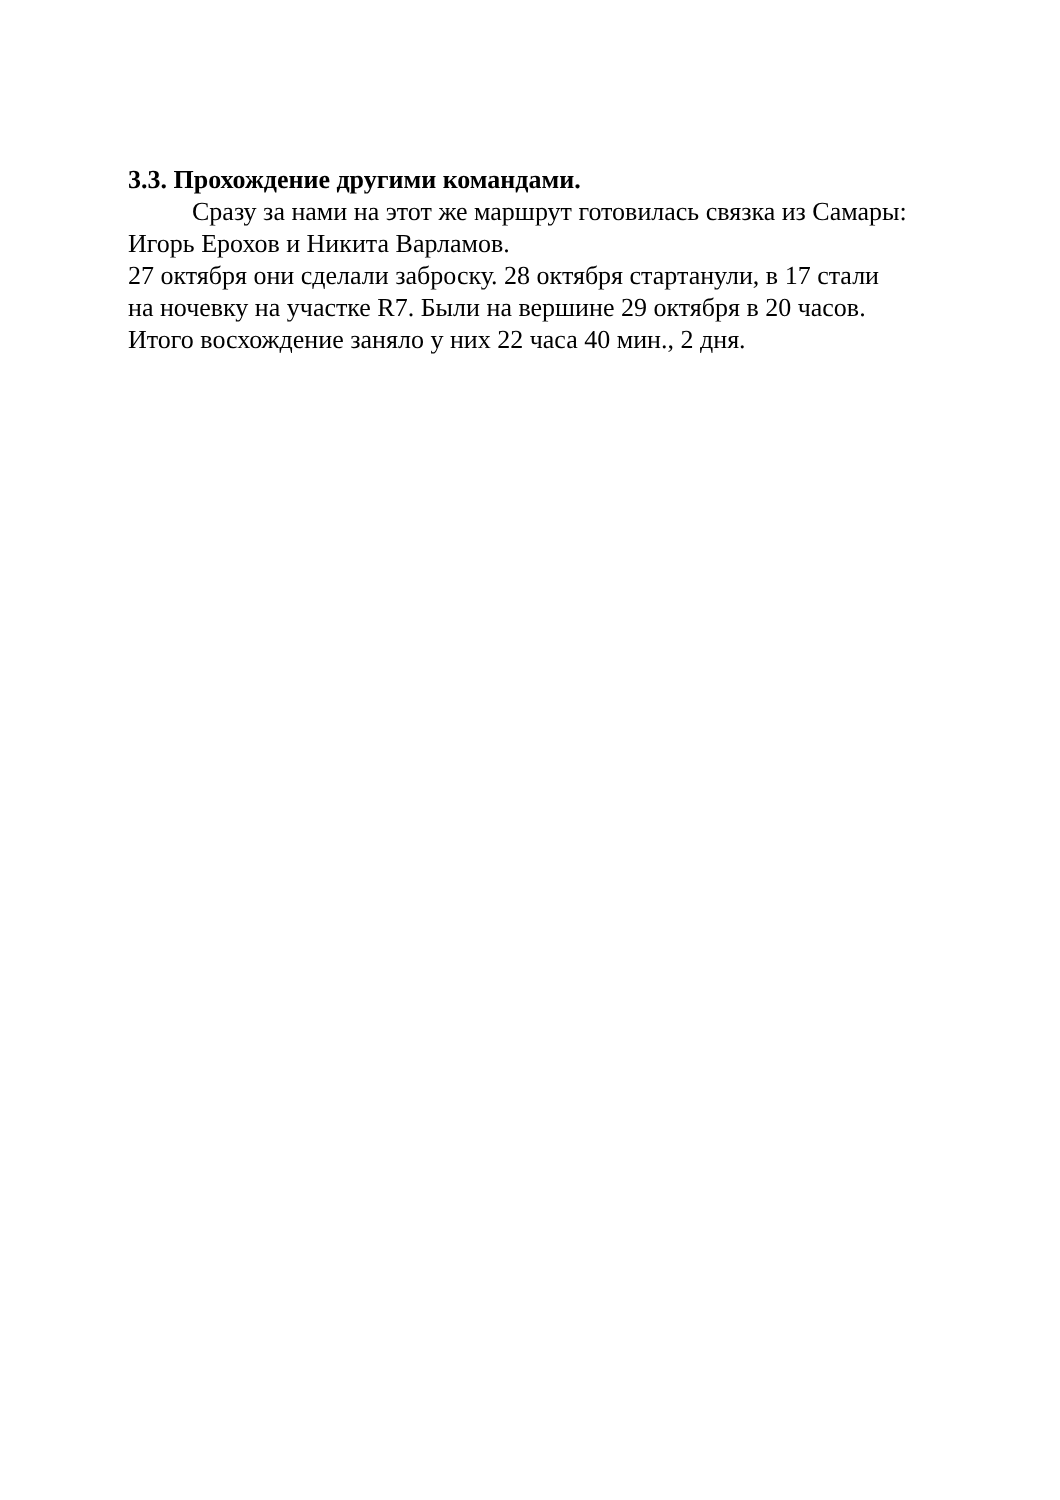3.3. Прохождение другими командами.
Сразу за нами на этот же маршрут готовилась связка из Самары: Игорь Ерохов и Никита Варламов.
27 октября они сделали заброску. 28 октября стартанули, в 17 стали на ночевку на участке R7. Были на вершине 29 октября в 20 часов. Итого восхождение заняло у них 22 часа 40 мин., 2 дня.